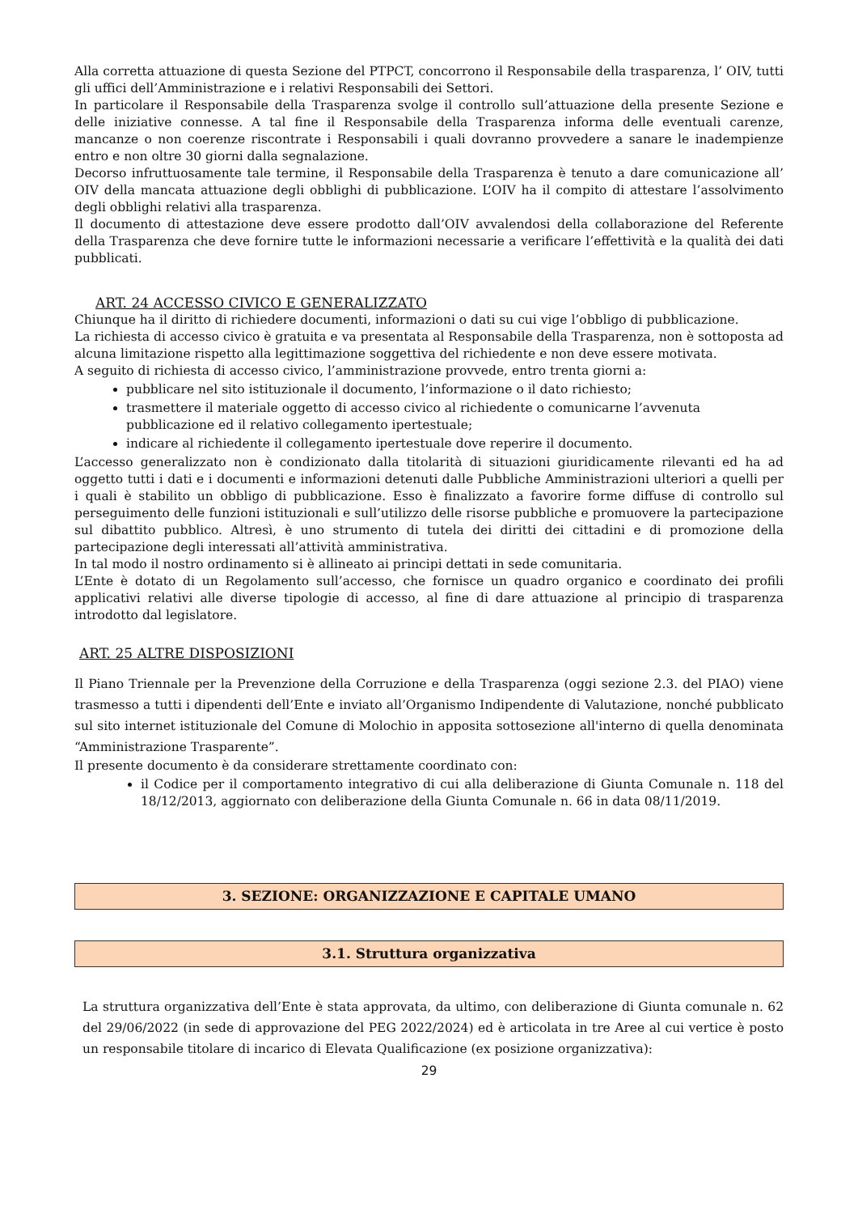Alla corretta attuazione di questa Sezione del PTPCT, concorrono il Responsabile della trasparenza, l’ OIV, tutti gli uffici dell’Amministrazione e i relativi Responsabili dei Settori.
In particolare il Responsabile della Trasparenza svolge il controllo sull’attuazione della presente Sezione e delle iniziative connesse. A tal fine il Responsabile della Trasparenza informa delle eventuali carenze, mancanze o non coerenze riscontrate i Responsabili i quali dovranno provvedere a sanare le inadempienze entro e non oltre 30 giorni dalla segnalazione.
Decorso infruttuosamente tale termine, il Responsabile della Trasparenza è tenuto a dare comunicazione all’ OIV della mancata attuazione degli obblighi di pubblicazione. L’OIV ha il compito di attestare l’assolvimento degli obblighi relativi alla trasparenza.
Il documento di attestazione deve essere prodotto dall’OIV avvalendosi della collaborazione del Referente della Trasparenza che deve fornire tutte le informazioni necessarie a verificare l’effettività e la qualità dei dati pubblicati.
ART. 24 ACCESSO CIVICO E GENERALIZZATO
Chiunque ha il diritto di richiedere documenti, informazioni o dati su cui vige l’obbligo di pubblicazione.
La richiesta di accesso civico è gratuita e va presentata al Responsabile della Trasparenza, non è sottoposta ad alcuna limitazione rispetto alla legittimazione soggettiva del richiedente e non deve essere motivata.
A seguito di richiesta di accesso civico, l’amministrazione provvede, entro trenta giorni a:
pubblicare nel sito istituzionale il documento, l’informazione o il dato richiesto;
trasmettere il materiale oggetto di accesso civico al richiedente o comunicarne l’avvenuta pubblicazione ed il relativo collegamento ipertestuale;
indicare al richiedente il collegamento ipertestuale dove reperire il documento.
L’accesso generalizzato non è condizionato dalla titolarità di situazioni giuridicamente rilevanti ed ha ad oggetto tutti i dati e i documenti e informazioni detenuti dalle Pubbliche Amministrazioni ulteriori a quelli per i quali è stabilito un obbligo di pubblicazione. Esso è finalizzato a favorire forme diffuse di controllo sul perseguimento delle funzioni istituzionali e sull’utilizzo delle risorse pubbliche e promuovere la partecipazione sul dibattito pubblico. Altresì, è uno strumento di tutela dei diritti dei cittadini e di promozione della partecipazione degli interessati all’attività amministrativa.
In tal modo il nostro ordinamento si è allineato ai principi dettati in sede comunitaria.
L’Ente è dotato di un Regolamento sull’accesso, che fornisce un quadro organico e coordinato dei profili applicativi relativi alle diverse tipologie di accesso, al fine di dare attuazione al principio di trasparenza introdotto dal legislatore.
ART. 25 ALTRE DISPOSIZIONI
Il Piano Triennale per la Prevenzione della Corruzione e della Trasparenza (oggi sezione 2.3. del PIAO) viene trasmesso a tutti i dipendenti dell’Ente e inviato all’Organismo Indipendente di Valutazione, nonché pubblicato sul sito internet istituzionale del Comune di Molochio in apposita sottosezione all'interno di quella denominata “Amministrazione Trasparente”.
Il presente documento è da considerare strettamente coordinato con:
il Codice per il comportamento integrativo di cui alla deliberazione di Giunta Comunale n. 118 del 18/12/2013, aggiornato con deliberazione della Giunta Comunale n. 66 in data 08/11/2019.
3. SEZIONE: ORGANIZZAZIONE E CAPITALE UMANO
3.1. Struttura organizzativa
La struttura organizzativa dell’Ente è stata approvata, da ultimo, con deliberazione di Giunta comunale n. 62 del 29/06/2022 (in sede di approvazione del PEG 2022/2024) ed è articolata in tre Aree al cui vertice è posto un responsabile titolare di incarico di Elevata Qualificazione (ex posizione organizzativa):
29